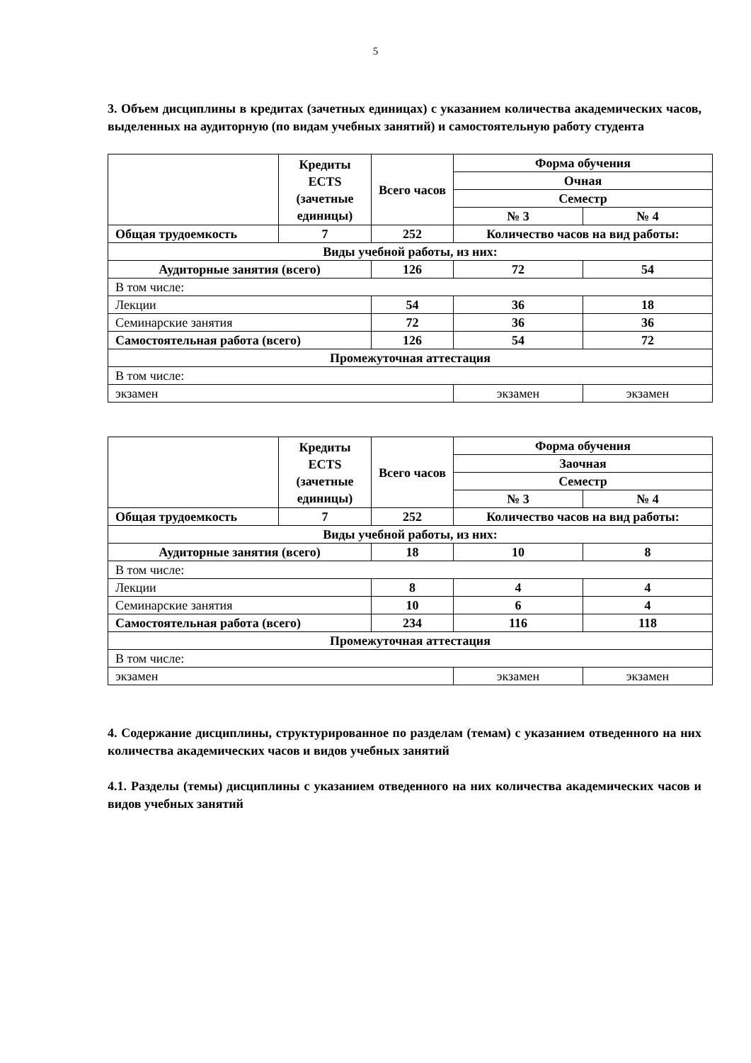5
3. Объем дисциплины в кредитах (зачетных единицах) с указанием количества академических часов, выделенных на аудиторную (по видам учебных занятий) и самостоятельную работу студента
| | Кредиты ECTS (зачетные единицы) | Всего часов | Форма обучения | |
| --- | --- | --- | --- | --- |
| | | | Очная | |
| | | | Семестр | |
| | | | № 3 | № 4 |
| Общая трудоемкость | 7 | 252 | Количество часов на вид работы: | |
| Виды учебной работы, из них: | | | | |
| Аудиторные занятия (всего) | | 126 | 72 | 54 |
| В том числе: | | | | |
| Лекции | | 54 | 36 | 18 |
| Семинарские занятия | | 72 | 36 | 36 |
| Самостоятельная работа (всего) | | 126 | 54 | 72 |
| Промежуточная аттестация | | | | |
| В том числе: | | | | |
| экзамен | | | экзамен | экзамен |
| | Кредиты ECTS (зачетные единицы) | Всего часов | Форма обучения | |
| --- | --- | --- | --- | --- |
| | | | Заочная | |
| | | | Семестр | |
| | | | № 3 | № 4 |
| Общая трудоемкость | 7 | 252 | Количество часов на вид работы: | |
| Виды учебной работы, из них: | | | | |
| Аудиторные занятия (всего) | | 18 | 10 | 8 |
| В том числе: | | | | |
| Лекции | | 8 | 4 | 4 |
| Семинарские занятия | | 10 | 6 | 4 |
| Самостоятельная работа (всего) | | 234 | 116 | 118 |
| Промежуточная аттестация | | | | |
| В том числе: | | | | |
| экзамен | | | экзамен | экзамен |
4. Содержание дисциплины, структурированное по разделам (темам) с указанием отведенного на них количества академических часов и видов учебных занятий
4.1. Разделы (темы) дисциплины с указанием отведенного на них количества академических часов и видов учебных занятий